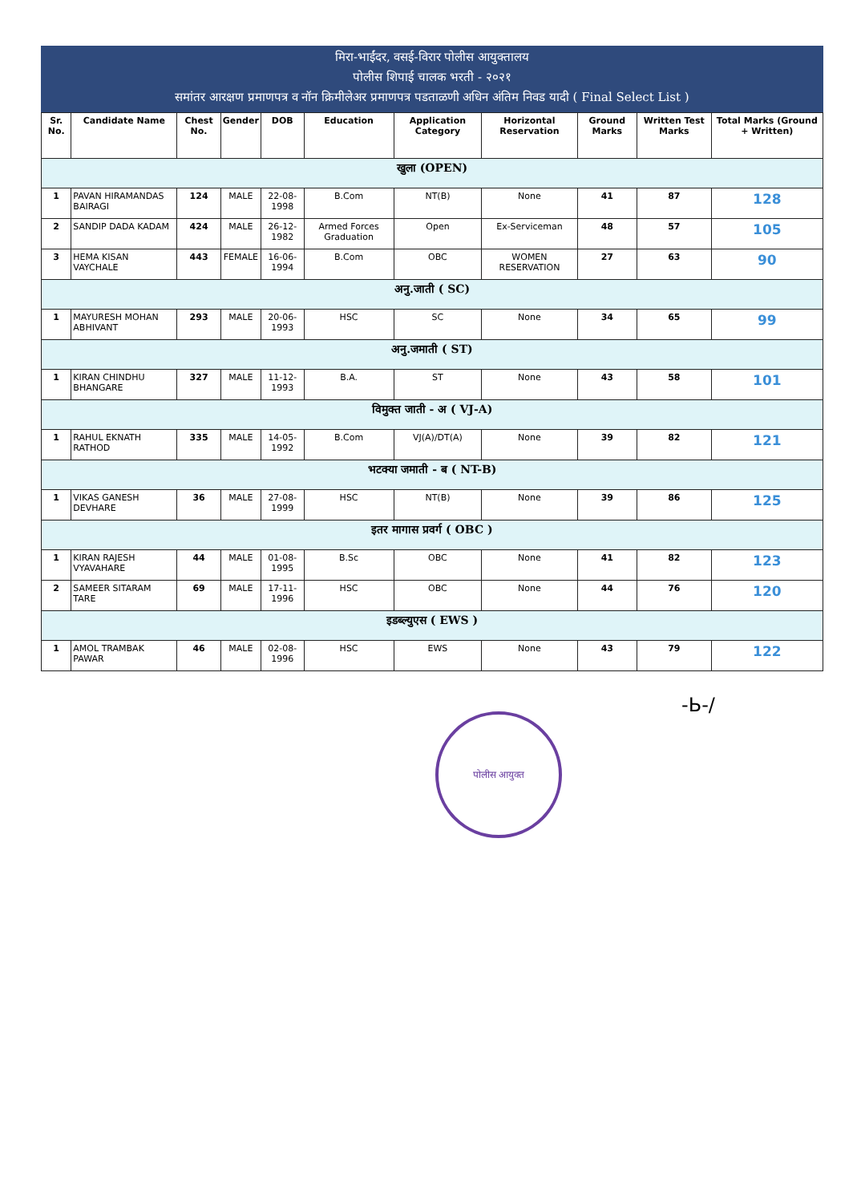मिरा-भाईंदर, वसई-विरार पोलीस आयुक्तालय
पोलीस शिपाई चालक भरती - २०२१
समांतर आरक्षण प्रमाणपत्र व नॉन क्रिमीलेअर प्रमाणपत्र पडताळणी अधिन अंतिम निवड यादी ( Final Select List )
| Sr. No. | Candidate Name | Chest No. | Gender | DOB | Education | Application Category | Horizontal Reservation | Ground Marks | Written Test Marks | Total Marks (Ground + Written) |
| --- | --- | --- | --- | --- | --- | --- | --- | --- | --- | --- |
| खुला (OPEN) | | | | | | | | | | |
| 1 | PAVAN HIRAMANDAS BAIRAGI | 124 | MALE | 22-08-1998 | B.Com | NT(B) | None | 41 | 87 | 128 |
| 2 | SANDIP DADA KADAM | 424 | MALE | 26-12-1982 | Armed Forces Graduation | Open | Ex-Serviceman | 48 | 57 | 105 |
| 3 | HEMA KISAN VAYCHALE | 443 | FEMALE | 16-06-1994 | B.Com | OBC | WOMEN RESERVATION | 27 | 63 | 90 |
| अनु.जाती ( SC) | | | | | | | | | | |
| 1 | MAYURESH MOHAN ABHIVANT | 293 | MALE | 20-06-1993 | HSC | SC | None | 34 | 65 | 99 |
| अनु.जमाती ( ST) | | | | | | | | | | |
| 1 | KIRAN CHINDHU BHANGARE | 327 | MALE | 11-12-1993 | B.A. | ST | None | 43 | 58 | 101 |
| विमुक्त जाती - अ ( VJ-A) | | | | | | | | | | |
| 1 | RAHUL EKNATH RATHOD | 335 | MALE | 14-05-1992 | B.Com | VJ(A)/DT(A) | None | 39 | 82 | 121 |
| भटक्या जमाती - ब ( NT-B) | | | | | | | | | | |
| 1 | VIKAS GANESH DEVHARE | 36 | MALE | 27-08-1999 | HSC | NT(B) | None | 39 | 86 | 125 |
| इतर मागास प्रवर्ग ( OBC ) | | | | | | | | | | |
| 1 | KIRAN RAJESH VYAVAHARE | 44 | MALE | 01-08-1995 | B.Sc | OBC | None | 41 | 82 | 123 |
| 2 | SAMEER SITARAM TARE | 69 | MALE | 17-11-1996 | HSC | OBC | None | 44 | 76 | 120 |
| इडब्ल्युएस ( EWS ) | | | | | | | | | | |
| 1 | AMOL TRAMBAK PAWAR | 46 | MALE | 02-08-1996 | HSC | EWS | None | 43 | 79 | 122 |
-Ь-/
पोलीस आयुक्त